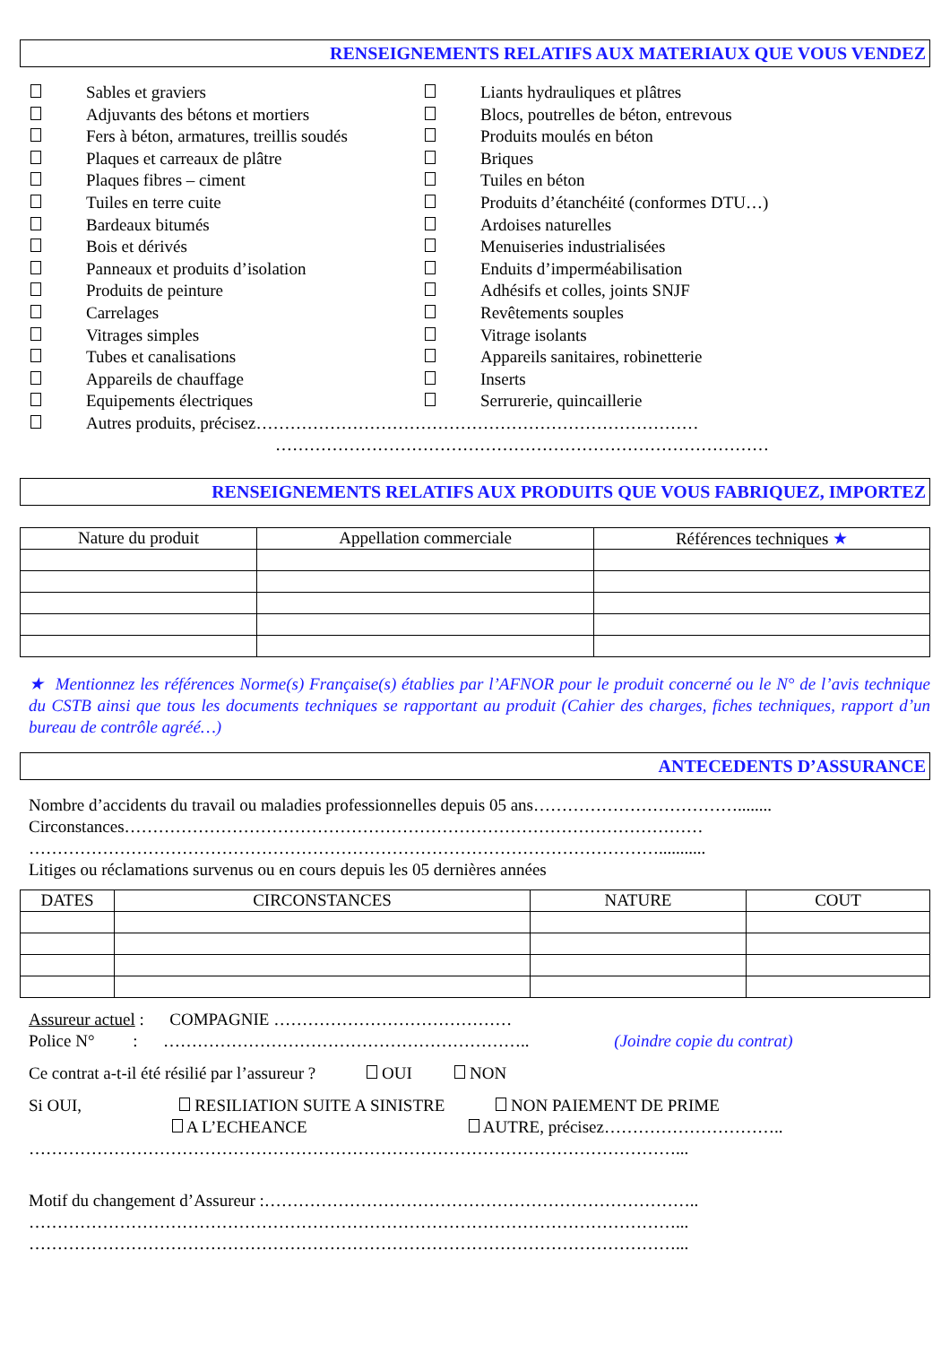RENSEIGNEMENTS RELATIFS AUX MATERIAUX QUE VOUS VENDEZ
Sables et graviers
Adjuvants des bétons et mortiers
Fers à béton, armatures, treillis soudés
Plaques et carreaux de plâtre
Plaques fibres – ciment
Tuiles en terre cuite
Bardeaux bitumés
Bois et dérivés
Panneaux et produits d’isolation
Produits de peinture
Carrelages
Vitrages simples
Tubes et canalisations
Appareils de chauffage
Equipements électriques
Liants hydrauliques et plâtres
Blocs, poutrelles de béton, entrevous
Produits moulés en béton
Briques
Tuiles en béton
Produits d’étanchéité (conformes DTU…)
Ardoises naturelles
Menuiseries industrialisées
Enduits d’imperméabilisation
Adhésifs et colles, joints SNJF
Revêtements souples
Vitrage isolants
Appareils sanitaires, robinetterie
Inserts
Serrurerie, quincaillerie
Autres produits, précisez……………………………………………………………………
……………………………………………………………………………
RENSEIGNEMENTS RELATIFS AUX PRODUITS QUE VOUS FABRIQUEZ, IMPORTEZ
| Nature du produit | Appellation commerciale | Références techniques ★ |
| --- | --- | --- |
★ Mentionnez les références Norme(s) Française(s) établies par l’AFNOR pour le produit concerné ou le N° de l’avis technique du CSTB ainsi que tous les documents techniques se rapportant au produit (Cahier des charges, fiches techniques, rapport d’un bureau de contrôle agréé…)
ANTECEDENTS D’ASSURANCE
Nombre d’accidents du travail ou maladies professionnelles depuis 05 ans………………………………........
Circonstances…………………………………………………………………………………………
…………………………………………………………………………………………………...........
Litiges ou réclamations survenus ou en cours depuis les 05 dernières années
| DATES | CIRCONSTANCES | NATURE | COUT |
| --- | --- | --- | --- |
Assureur actuel : COMPAGNIE ……………………………………
Police N° : ……………………………………………………….. (Joindre copie du contrat)
Ce contrat a-t-il été résilié par l’assureur ? OUI NON
Si OUI, RESILIATION SUITE A SINISTRE NON PAIEMENT DE PRIME
A L’ECHEANCE AUTRE, précisez…………………………..
……………………………………………………………………………………………………...
Motif du changement d’Assureur :…………………………………………………………………..
……………………………………………………………………………………………………...
……………………………………………………………………………………………………...